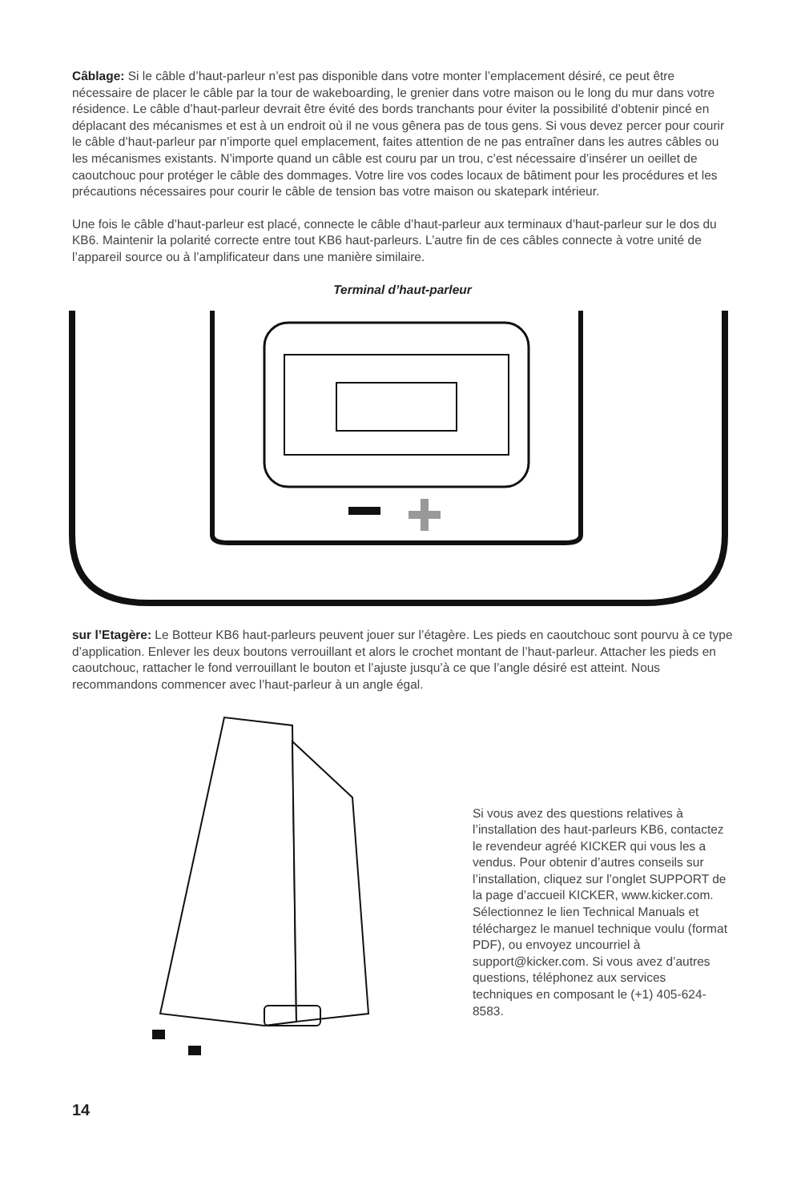Câblage: Si le câble d’haut-parleur n’est pas disponible dans votre monter l’emplacement désiré, ce peut être nécessaire de placer le câble par la tour de wakeboarding, le grenier dans votre maison ou le long du mur dans votre résidence. Le câble d’haut-parleur devrait être évité des bords tranchants pour éviter la possibilité d’obtenir pincé en déplacant des mécanismes et est à un endroit où il ne vous gênera pas de tous gens. Si vous devez percer pour courir le câble d’haut-parleur par n’importe quel emplacement, faites attention de ne pas entraîner dans les autres câbles ou les mécanismes existants. N’importe quand un câble est couru par un trou, c’est nécessaire d’insérer un oeillet de caoutchouc pour protéger le câble des dommages. Votre lire vos codes locaux de bâtiment pour les procédures et les précautions nécessaires pour courir le câble de tension bas votre maison ou skatepark intérieur.
Une fois le câble d’haut-parleur est placé, connecte le câble d’haut-parleur aux terminaux d’haut-parleur sur le dos du KB6. Maintenir la polarité correcte entre tout KB6 haut-parleurs. L’autre fin de ces câbles connecte à votre unité de l’appareil source ou à l’amplificateur dans une manière similaire.
Terminal d’haut-parleur
sur l’Etagère: Le Botteur KB6 haut-parleurs peuvent jouer sur l’étagère. Les pieds en caoutchouc sont pourvu à ce type d’application. Enlever les deux boutons verrouillant et alors le crochet montant de l’haut-parleur. Attacher les pieds en caoutchouc, rattacher le fond verrouillant le bouton et l’ajuste jusqu’à ce que l’angle désiré est atteint. Nous recommandons commencer avec l’haut-parleur à un angle égal.
Si vous avez des questions relatives à l’installation des haut-parleurs KB6, contactez le revendeur agréé KICKER qui vous les a vendus. Pour obtenir d’autres conseils sur l’installation, cliquez sur l’onglet SUPPORT de la page d’accueil KICKER, www.kicker.com. Sélectionnez le lien Technical Manuals et téléchargez le manuel technique voulu (format PDF), ou envoyez uncourriel à support@kicker.com. Si vous avez d’autres questions, téléphonez aux services techniques en composant le (+1) 405-624-8583.
14